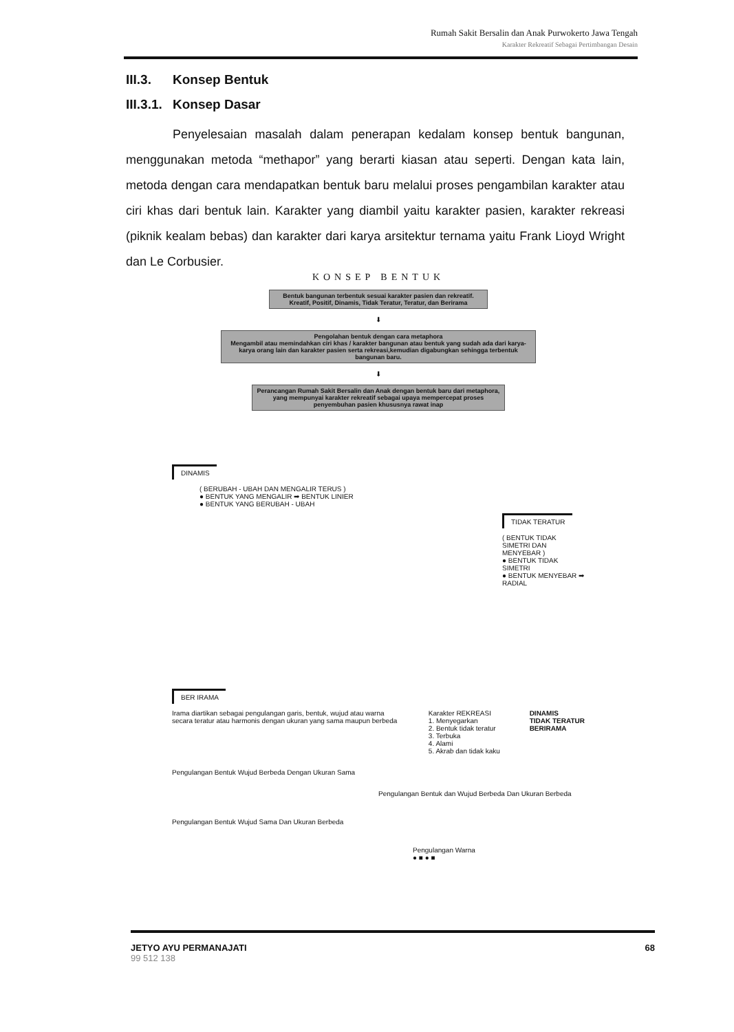Rumah Sakit Bersalin dan Anak Purwokerto Jawa Tengah
Karakter Rekreatif Sebagai Pertimbangan Desain
III.3. Konsep Bentuk
III.3.1. Konsep Dasar
Penyelesaian masalah dalam penerapan kedalam konsep bentuk bangunan, menggunakan metoda “methapor” yang berarti kiasan atau seperti. Dengan kata lain, metoda dengan cara mendapatkan bentuk baru melalui proses pengambilan karakter atau ciri khas dari bentuk lain. Karakter yang diambil yaitu karakter pasien, karakter rekreasi (piknik kealam bebas) dan karakter dari karya arsitektur ternama yaitu Frank Lioyd Wright dan Le Corbusier.
KONSEP BENTUK
Bentuk bangunan terbentuk sesuai karakter pasien dan rekreatif. Kreatif, Positif, Dinamis, Tidak Teratur, Teratur, dan Berirama
⬇
Pengolahan bentuk dengan cara metaphora
Mengambil atau memindahkan ciri khas / karakter bangunan atau bentuk yang sudah ada dari karya-karya orang lain dan karakter pasien serta rekreasi,kemudian digabungkan sehingga terbentuk bangunan baru.
⬇
Perancangan Rumah Sakit Bersalin dan Anak dengan bentuk baru dari metaphora, yang mempunyai karakter rekreatif sebagai upaya mempercepat proses penyembuhan pasien khususnya rawat inap
DINAMIS
( BERUBAH - UBAH DAN MENGALIR TERUS )
● BENTUK YANG MENGALIR ➡ BENTUK LINIER
● BENTUK YANG BERUBAH - UBAH
TIDAK TERATUR
( BENTUK TIDAK SIMETRI DAN MENYEBAR )
● BENTUK TIDAK SIMETRI
● BENTUK MENYEBAR ➡ RADIAL
BER IRAMA
Irama diartikan sebagai pengulangan garis, bentuk, wujud atau warna secara teratur atau harmonis dengan ukuran yang sama maupun berbeda
Karakter REKREASI
1. Menyegarkan
2. Bentuk tidak teratur
3. Terbuka
4. Alami
5. Akrab dan tidak kaku
DINAMIS
TIDAK TERATUR
BERIRAMA
Pengulangan Bentuk Wujud Berbeda Dengan Ukuran Sama
Pengulangan Bentuk dan Wujud Berbeda Dan Ukuran Berbeda
Pengulangan Bentuk Wujud Sama Dan Ukuran Berbeda
Pengulangan Warna
● ■ ● ■
JETYO AYU PERMANAJATI
99 512 138
68